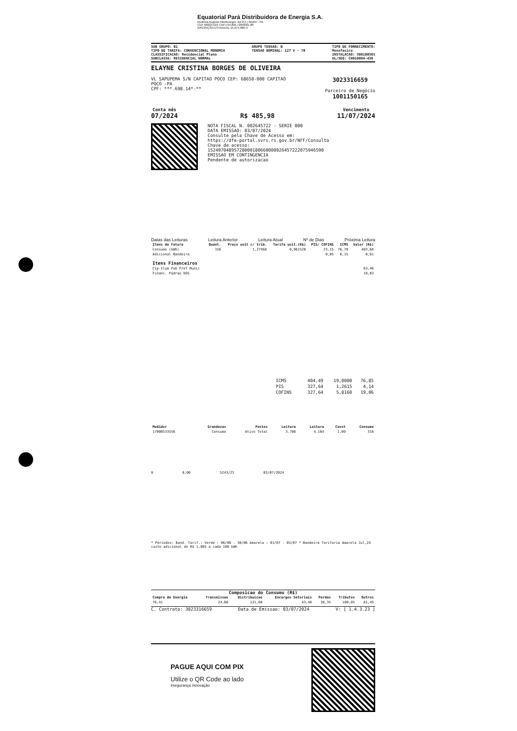Equatorial Pará Distribuidora de Energia S.A.
Rodovia Augusto Montenegro, km 8,5 | Belém - PA
CEP 66823-010 CNPJ 04.895.728/0001-80
INSCRIÇÃO ESTADUAL 15.074.680-3
SUB GRUPO: B1
TIPO DE TARIFA: CONVENCIONAL MONOMIA
CLASSIFICACAO: Residencial Pleno
SUBCLASSE: RESIDENCIAL NORMAL
GRUPO TENSAO: B
TENSAO NOMINAL: 127 V - 70
TIPO DE FORNECIMENTO:
Monofasico
INSTALACAO: 300100365
UL/SEQ: CH010004-430
ELAYNE CRISTINA BORGES DE OLIVEIRA
VL SAPUPEMA S/N CAPITAO POCO CEP: 68650-000 CAPITAO
POCO -PA
CPF: ***.698.14*-**
3023316659
Parceiro de Negócio
1001150165
Conta mês
07/2024
R$ 485,98
Vencimento
11/07/2024
NOTA FISCAL N. 002645722 - SERIE 000
DATA EMISSAO: 03/07/2024
Consulte pela Chave de Acesso em:
https://dfe-portal.svrs.rs.gov.br/NFF/Consulta
Chave de acesso:
15240704895728000180660000026457222075946590
EMISSAO EM CONTINGENCIA
Pendente de autorizacao
Datas das Leituras Leitura Anterior Leitura Atual Nº de Dias Próxima Leitura
| Itens de Fatura | Quant. | Preço unit c/ trib. | Tarifa unit.(R$) | PIS/ COFINS | ICMS | Valor (R$) |
| --- | --- | --- | --- | --- | --- | --- |
| Consumo (kWh) | 316 | 1,27468 | 0,961520 | 23,15 | 76,70 | 403,68 |
| Adicional Bandeira | | | | 0,05 | 0,15 | 0,81 |
| Itens Financeiros | | | | | | |
| Cip-Ilum Pub Pref Munic | | | | | | 63,46 |
| Financ. Padrao DOS | | | | | | 18,03 |
| ICMS | 404,49 | 19,0000 | 76,85 |
| PIS | 327,64 | 1,2615 | 4,14 |
| COFINS | 327,64 | 5,8160 | 19,06 |
| Medidor | Grandezas | Postos | Leitura | Leitura | Const | Consumo |
| --- | --- | --- | --- | --- | --- | --- |
| 17000533556 | Consumo | Ativo Total | 3.788 | 4.104 | 1,00 | 316 |
0 0,00 5243/23 03/07/2024
* Periodos: Band. Tarif.: Verde : 06/06 - 30/06 Amarela : 01/07 - 03/07 * Bandeira Tarifaria Amarela Jul,24 custo adicional de R$ 1,885 a cada 100 kWh
Composicao do Consumo (R$)
| Compra de Energia | Transmissao | Distribuicao | Encargos Setoriais | Perdas | Tributos | Outros |
| --- | --- | --- | --- | --- | --- | --- |
| 76,41 | 24,60 | 121,60 | 43,48 | 38,35 | 100,05 | 81,49 |
C. Contrato: 3023316659 Data de Emissao: 03/07/2024 V: [ 1.4.3.23 ]
PAGUE AQUI COM PIX
Utilize o QR Code ao lado
#segurança #inovação